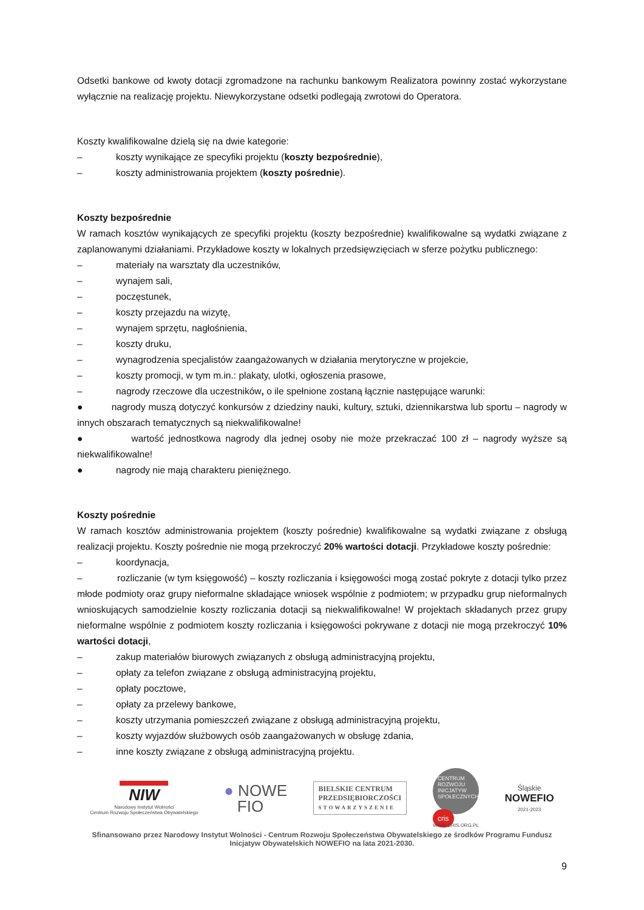Odsetki bankowe od kwoty dotacji zgromadzone na rachunku bankowym Realizatora powinny zostać wykorzystane wyłącznie na realizację projektu. Niewykorzystane odsetki podlegają zwrotowi do Operatora.
Koszty kwalifikowalne dzielą się na dwie kategorie:
– koszty wynikające ze specyfiki projektu (koszty bezpośrednie),
– koszty administrowania projektem (koszty pośrednie).
Koszty bezpośrednie
W ramach kosztów wynikających ze specyfiki projektu (koszty bezpośrednie) kwalifikowalne są wydatki związane z zaplanowanymi działaniami. Przykładowe koszty w lokalnych przedsięwzięciach w sferze pożytku publicznego:
– materiały na warsztaty dla uczestników,
– wynajem sali,
– poczęstunek,
– koszty przejazdu na wizytę,
– wynajem sprzętu, nagłośnienia,
– koszty druku,
– wynagrodzenia specjalistów zaangażowanych w działania merytoryczne w projekcie,
– koszty promocji, w tym m.in.: plakaty, ulotki, ogłoszenia prasowe,
– nagrody rzeczowe dla uczestników, o ile spełnione zostaną łącznie następujące warunki:
● nagrody muszą dotyczyć konkursów z dziedziny nauki, kultury, sztuki, dziennikarstwa lub sportu – nagrody w innych obszarach tematycznych są niekwalifikowalne!
● wartość jednostkowa nagrody dla jednej osoby nie może przekraczać 100 zł – nagrody wyższe są niekwalifikowalne!
● nagrody nie mają charakteru pieniężnego.
Koszty pośrednie
W ramach kosztów administrowania projektem (koszty pośrednie) kwalifikowalne są wydatki związane z obsługą realizacji projektu. Koszty pośrednie nie mogą przekroczyć 20% wartości dotacji. Przykładowe koszty pośrednie:
– koordynacja,
– rozliczanie (w tym księgowość) – koszty rozliczania i księgowości mogą zostać pokryte z dotacji tylko przez młode podmioty oraz grupy nieformalne składające wniosek wspólnie z podmiotem; w przypadku grup nieformalnych wnioskujących samodzielnie koszty rozliczania dotacji są niekwalifikowalne! W projektach składanych przez grupy nieformalne wspólnie z podmiotem koszty rozliczania i księgowości pokrywane z dotacji nie mogą przekroczyć 10% wartości dotacji,
– zakup materiałów biurowych związanych z obsługą administracyjną projektu,
– opłaty za telefon związane z obsługą administracyjną projektu,
– opłaty pocztowe,
– opłaty za przelewy bankowe,
– koszty utrzymania pomieszczeń związane z obsługą administracyjną projektu,
– koszty wyjazdów służbowych osób zaangażowanych w obsługę zdania,
– inne koszty związane z obsługą administracyjną projektu.
NIW
Narodowy Instytut Wolności
Centrum Rozwoju Społeczeństwa Obywatelskiego
● NOWE
FIO
BIELSKIE CENTRUM
PRZEDSIĘBIORCZOŚCI
STOWARZYSZENIE
CENTRUM ROZWOJU INICJATYW SPOŁECZNYCH
cris
WWW.CRIS.ORG.PL
Śląskie
NOWEFIO
2021-2023
Sfinansowano przez Narodowy Instytut Wolności - Centrum Rozwoju Społeczeństwa Obywatelskiego ze środków Programu Fundusz Inicjatyw Obywatelskich NOWEFIO na lata 2021-2030.
9